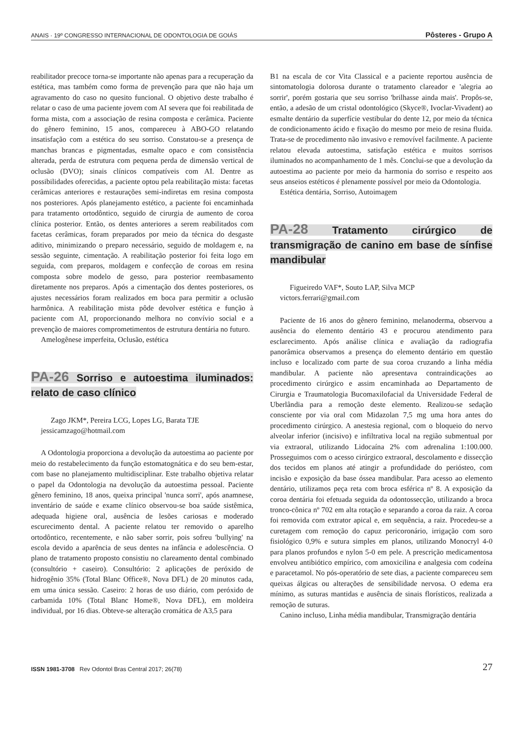ANAIS · 19º CONGRESSO INTERNACIONAL DE ODONTOLOGIA DE GOIÁS Pôsteres - Grupo A
reabilitador precoce torna-se importante não apenas para a recuperação da estética, mas também como forma de prevenção para que não haja um agravamento do caso no quesito funcional. O objetivo deste trabalho é relatar o caso de uma paciente jovem com AI severa que foi reabilitada de forma mista, com a associação de resina composta e cerâmica. Paciente do gênero feminino, 15 anos, compareceu à ABO-GO relatando insatisfação com a estética do seu sorriso. Constatou-se a presença de manchas brancas e pigmentadas, esmalte opaco e com consistência alterada, perda de estrutura com pequena perda de dimensão vertical de oclusão (DVO); sinais clínicos compatíveis com AI. Dentre as possibilidades oferecidas, a paciente optou pela reabilitação mista: facetas cerâmicas anteriores e restaurações semi-indiretas em resina composta nos posteriores. Após planejamento estético, a paciente foi encaminhada para tratamento ortodôntico, seguido de cirurgia de aumento de coroa clínica posterior. Então, os dentes anteriores a serem reabilitados com facetas cerâmicas, foram preparados por meio da técnica do desgaste aditivo, minimizando o preparo necessário, seguido de moldagem e, na sessão seguinte, cimentação. A reabilitação posterior foi feita logo em seguida, com preparos, moldagem e confecção de coroas em resina composta sobre modelo de gesso, para posterior reembasamento diretamente nos preparos. Após a cimentação dos dentes posteriores, os ajustes necessários foram realizados em boca para permitir a oclusão harmônica. A reabilitação mista pôde devolver estética e função à paciente com AI, proporcionando melhora no convívio social e a prevenção de maiores comprometimentos de estrutura dentária no futuro.
Amelogênese imperfeita, Oclusão, estética
PA-26 Sorriso e autoestima iluminados: relato de caso clínico
Zago JKM*, Pereira LCG, Lopes LG, Barata TJE
jessicamzago@hotmail.com
A Odontologia proporciona a devolução da autoestima ao paciente por meio do restabelecimento da função estomatognática e do seu bem-estar, com base no planejamento multidisciplinar. Este trabalho objetiva relatar o papel da Odontologia na devolução da autoestima pessoal. Paciente gênero feminino, 18 anos, queixa principal 'nunca sorri', após anamnese, inventário de saúde e exame clínico observou-se boa saúde sistêmica, adequada higiene oral, ausência de lesões cariosas e moderado escurecimento dental. A paciente relatou ter removido o aparelho ortodôntico, recentemente, e não saber sorrir, pois sofreu 'bullying' na escola devido a aparência de seus dentes na infância e adolescência. O plano de tratamento proposto consistiu no clareamento dental combinado (consultório + caseiro). Consultório: 2 aplicações de peróxido de hidrogênio 35% (Total Blanc Office®, Nova DFL) de 20 minutos cada, em uma única sessão. Caseiro: 2 horas de uso diário, com peróxido de carbamida 10% (Total Blanc Home®, Nova DFL), em moldeira individual, por 16 dias. Obteve-se alteração cromática de A3,5 para
B1 na escala de cor Vita Classical e a paciente reportou ausência de sintomatologia dolorosa durante o tratamento clareador e 'alegria ao sorrir', porém gostaria que seu sorriso 'brilhasse ainda mais'. Propôs-se, então, a adesão de um cristal odontológico (Skyce®, Ivoclar-Vivadent) ao esmalte dentário da superfície vestibular do dente 12, por meio da técnica de condicionamento ácido e fixação do mesmo por meio de resina fluida. Trata-se de procedimento não invasivo e removível facilmente. A paciente relatou elevada autoestima, satisfação estética e muitos sorrisos iluminados no acompanhamento de 1 mês. Conclui-se que a devolução da autoestima ao paciente por meio da harmonia do sorriso e respeito aos seus anseios estéticos é plenamente possível por meio da Odontologia.
Estética dentária, Sorriso, Autoimagem
PA-28 Tratamento cirúrgico de transmigração de canino em base de sínfise mandibular
Figueiredo VAF*, Souto LAP, Silva MCP
victors.ferrari@gmail.com
Paciente de 16 anos do gênero feminino, melanoderma, observou a ausência do elemento dentário 43 e procurou atendimento para esclarecimento. Após análise clínica e avaliação da radiografia panorâmica observamos a presença do elemento dentário em questão incluso e localizado com parte de sua coroa cruzando a linha média mandibular. A paciente não apresentava contraindicações ao procedimento cirúrgico e assim encaminhada ao Departamento de Cirurgia e Traumatologia Bucomaxilofacial da Universidade Federal de Uberlândia para a remoção deste elemento. Realizou-se sedação consciente por via oral com Midazolan 7,5 mg uma hora antes do procedimento cirúrgico. A anestesia regional, com o bloqueio do nervo alveolar inferior (incisivo) e infiltrativa local na região submentual por via extraoral, utilizando Lidocaína 2% com adrenalina 1:100.000. Prosseguimos com o acesso cirúrgico extraoral, descolamento e dissecção dos tecidos em planos até atingir a profundidade do periósteo, com incisão e exposição da base óssea mandibular. Para acesso ao elemento dentário, utilizamos peça reta com broca esférica nº 8. A exposição da coroa dentária foi efetuada seguida da odontossecção, utilizando a broca tronco-cônica nº 702 em alta rotação e separando a coroa da raiz. A coroa foi removida com extrator apical e, em sequência, a raiz. Procedeu-se a curetagem com remoção do capuz pericoronário, irrigação com soro fisiológico 0,9% e sutura simples em planos, utilizando Monocryl 4-0 para planos profundos e nylon 5-0 em pele. A prescrição medicamentosa envolveu antibiótico empírico, com amoxicilina e analgesia com codeína e paracetamol. No pós-operatório de sete dias, a paciente compareceu sem queixas álgicas ou alterações de sensibilidade nervosa. O edema era mínimo, as suturas mantidas e ausência de sinais florísticos, realizada a remoção de suturas.
Canino incluso, Linha média mandibular, Transmigração dentária
ISSN 1981-3708 Rev Odontol Bras Central 2017; 26(78) 27